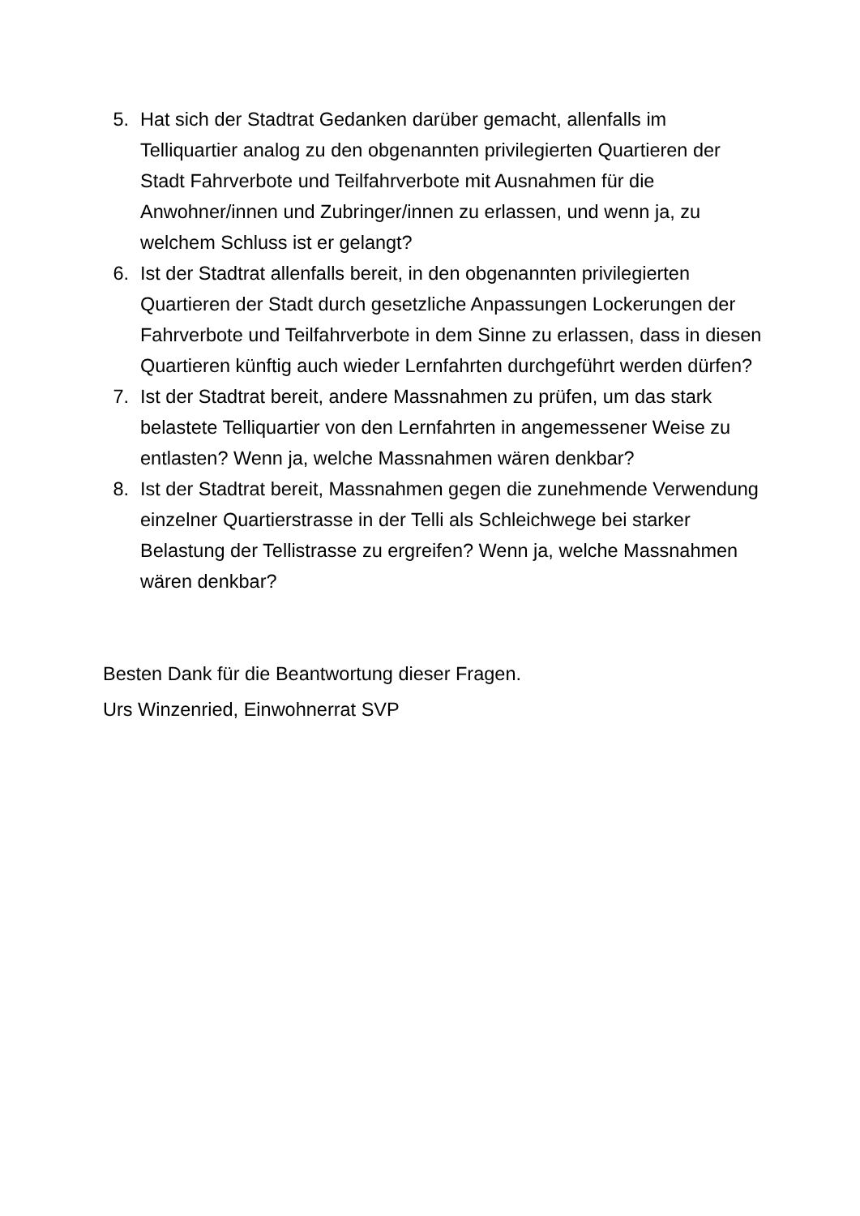5. Hat sich der Stadtrat Gedanken darüber gemacht, allenfalls im Telliquartier analog zu den obgenannten privilegierten Quartieren der Stadt Fahrverbote und Teilfahrverbote mit Ausnahmen für die Anwohner/innen und Zubringer/innen zu erlassen, und wenn ja, zu welchem Schluss ist er gelangt?
6. Ist der Stadtrat allenfalls bereit, in den obgenannten privilegierten Quartieren der Stadt durch gesetzliche Anpassungen Lockerungen der Fahrverbote und Teilfahrverbote in dem Sinne zu erlassen, dass in diesen Quartieren künftig auch wieder Lernfahrten durchgeführt werden dürfen?
7. Ist der Stadtrat bereit, andere Massnahmen zu prüfen, um das stark belastete Telliquartier von den Lernfahrten in angemessener Weise zu entlasten? Wenn ja, welche Massnahmen wären denkbar?
8. Ist der Stadtrat bereit, Massnahmen gegen die zunehmende Verwendung einzelner Quartierstrasse in der Telli als Schleichwege bei starker Belastung der Tellistrasse zu ergreifen? Wenn ja, welche Massnahmen wären denkbar?
Besten Dank für die Beantwortung dieser Fragen.
Urs Winzenried, Einwohnerrat SVP